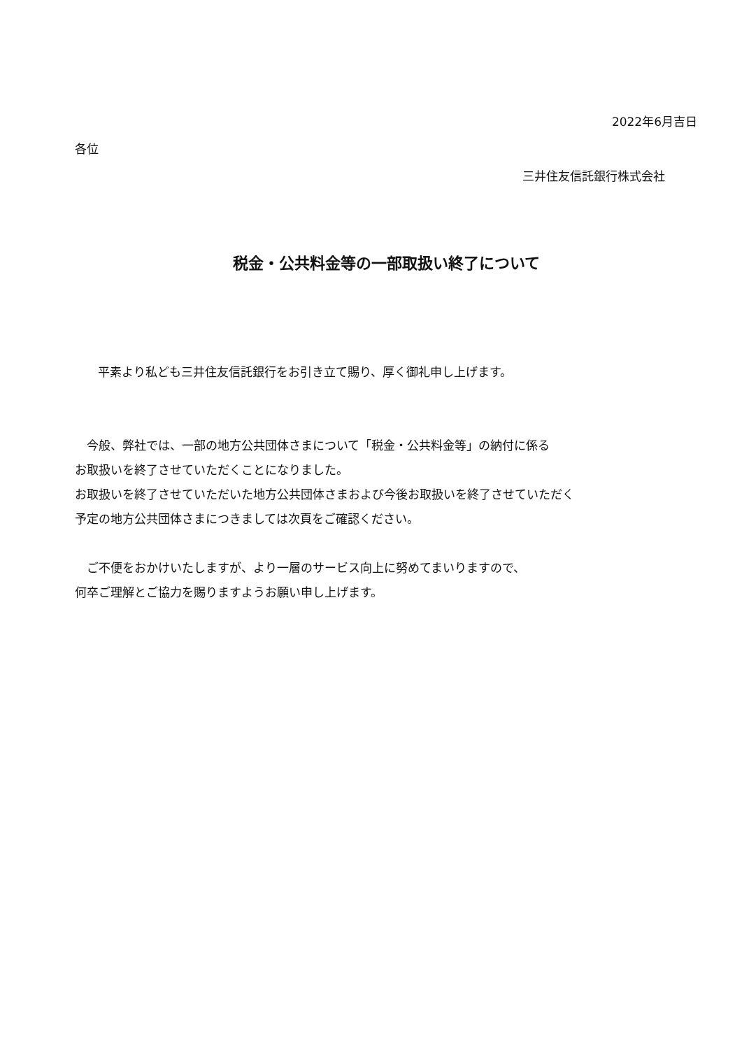2022年6月吉日
各位
三井住友信託銀行株式会社
税金・公共料金等の一部取扱い終了について
平素より私ども三井住友信託銀行をお引き立て賜り、厚く御礼申し上げます。
　今般、弊社では、一部の地方公共団体さまについて「税金・公共料金等」の納付に係る
お取扱いを終了させていただくことになりました。
お取扱いを終了させていただいた地方公共団体さまおよび今後お取扱いを終了させていただく
予定の地方公共団体さまにつきましては次頁をご確認ください。
　ご不便をおかけいたしますが、より一層のサービス向上に努めてまいりますので、
何卒ご理解とご協力を賜りますようお願い申し上げます。